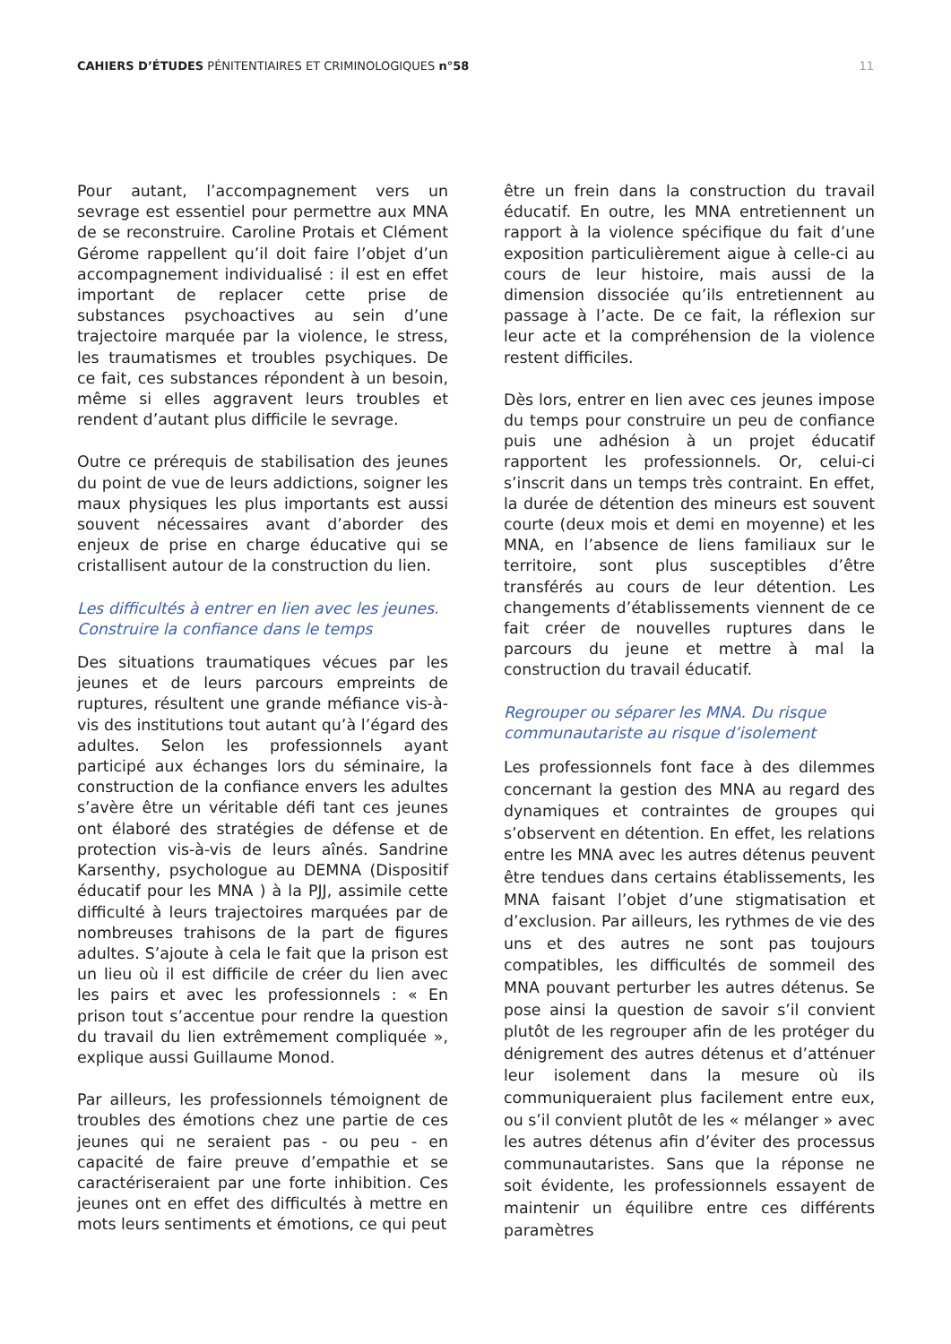CAHIERS D’ÉTUDES PÉNITENTIAIRES ET CRIMINOLOGIQUES n°58
11
Pour autant, l’accompagnement vers un sevrage est essentiel pour permettre aux MNA de se reconstruire. Caroline Protais et Clément Gérome rappellent qu’il doit faire l’objet d’un accompagnement individualisé : il est en effet important de replacer cette prise de substances psychoactives au sein d’une trajectoire marquée par la violence, le stress, les traumatismes et troubles psychiques. De ce fait, ces substances répondent à un besoin, même si elles aggravent leurs troubles et rendent d’autant plus difficile le sevrage.
Outre ce prérequis de stabilisation des jeunes du point de vue de leurs addictions, soigner les maux physiques les plus importants est aussi souvent nécessaires avant d’aborder des enjeux de prise en charge éducative qui se cristallisent autour de la construction du lien.
Les difficultés à entrer en lien avec les jeunes. Construire la confiance dans le temps
Des situations traumatiques vécues par les jeunes et de leurs parcours empreints de ruptures, résultent une grande méfiance vis-à-vis des institutions tout autant qu’à l’égard des adultes. Selon les professionnels ayant participé aux échanges lors du séminaire, la construction de la confiance envers les adultes s’avère être un véritable défi tant ces jeunes ont élaboré des stratégies de défense et de protection vis-à-vis de leurs aînés. Sandrine Karsenthy, psychologue au DEMNA (Dispositif éducatif pour les MNA ) à la PJJ, assimile cette difficulté à leurs trajectoires marquées par de nombreuses trahisons de la part de figures adultes. S’ajoute à cela le fait que la prison est un lieu où il est difficile de créer du lien avec les pairs et avec les professionnels : « En prison tout s’accentue pour rendre la question du travail du lien extrêmement compliquée », explique aussi Guillaume Monod.
Par ailleurs, les professionnels témoignent de troubles des émotions chez une partie de ces jeunes qui ne seraient pas - ou peu - en capacité de faire preuve d’empathie et se caractériseraient par une forte inhibition. Ces jeunes ont en effet des difficultés à mettre en mots leurs sentiments et émotions, ce qui peut
être un frein dans la construction du travail éducatif. En outre, les MNA entretiennent un rapport à la violence spécifique du fait d’une exposition particulièrement aigue à celle-ci au cours de leur histoire, mais aussi de la dimension dissociée qu’ils entretiennent au passage à l’acte. De ce fait, la réflexion sur leur acte et la compréhension de la violence restent difficiles.
Dès lors, entrer en lien avec ces jeunes impose du temps pour construire un peu de confiance puis une adhésion à un projet éducatif rapportent les professionnels. Or, celui-ci s’inscrit dans un temps très contraint. En effet, la durée de détention des mineurs est souvent courte (deux mois et demi en moyenne) et les MNA, en l’absence de liens familiaux sur le territoire, sont plus susceptibles d’être transférés au cours de leur détention. Les changements d’établissements viennent de ce fait créer de nouvelles ruptures dans le parcours du jeune et mettre à mal la construction du travail éducatif.
Regrouper ou séparer les MNA. Du risque communautariste au risque d’isolement
Les professionnels font face à des dilemmes concernant la gestion des MNA au regard des dynamiques et contraintes de groupes qui s’observent en détention. En effet, les relations entre les MNA avec les autres détenus peuvent être tendues dans certains établissements, les MNA faisant l’objet d’une stigmatisation et d’exclusion. Par ailleurs, les rythmes de vie des uns et des autres ne sont pas toujours compatibles, les difficultés de sommeil des MNA pouvant perturber les autres détenus. Se pose ainsi la question de savoir s’il convient plutôt de les regrouper afin de les protéger du dénigrement des autres détenus et d’atténuer leur isolement dans la mesure où ils communiqueraient plus facilement entre eux, ou s’il convient plutôt de les « mélanger » avec les autres détenus afin d’éviter des processus communautaristes. Sans que la réponse ne soit évidente, les professionnels essayent de maintenir un équilibre entre ces différents paramètres